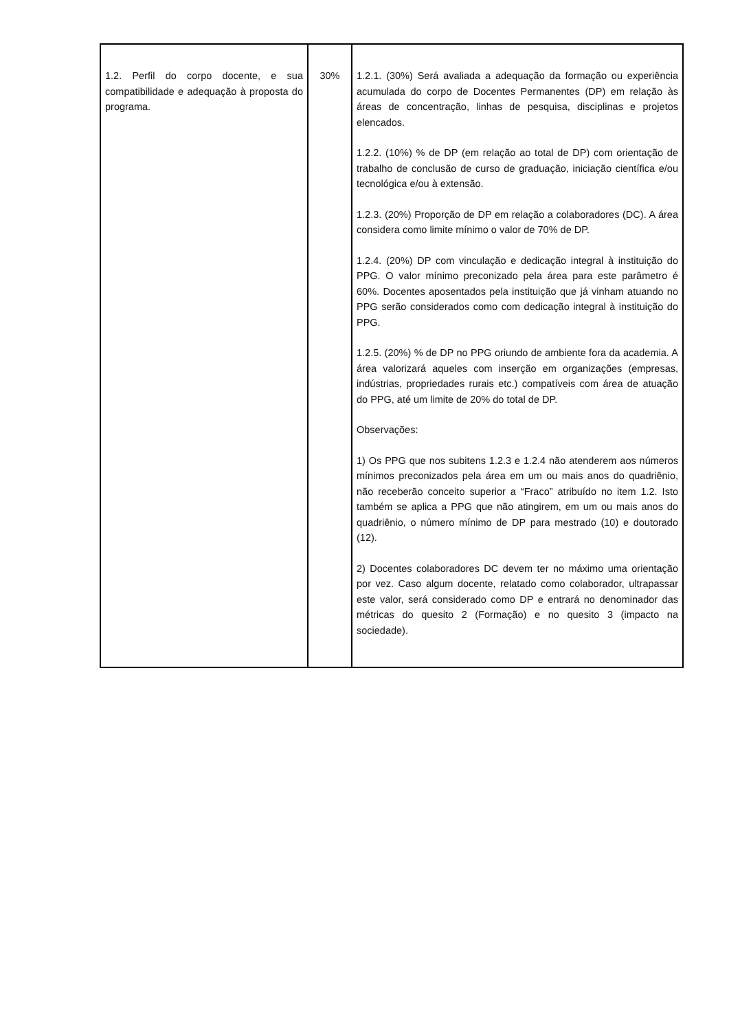| 1.2. Perfil do corpo docente, e sua compatibilidade e adequação à proposta do programa. | 30% | 1.2.1. (30%) Será avaliada a adequação da formação ou experiência acumulada do corpo de Docentes Permanentes (DP) em relação às áreas de concentração, linhas de pesquisa, disciplinas e projetos elencados. 1.2.2. (10%) % de DP (em relação ao total de DP) com orientação de trabalho de conclusão de curso de graduação, iniciação científica e/ou tecnológica e/ou à extensão. 1.2.3. (20%) Proporção de DP em relação a colaboradores (DC). A área considera como limite mínimo o valor de 70% de DP. 1.2.4. (20%) DP com vinculação e dedicação integral à instituição do PPG. O valor mínimo preconizado pela área para este parâmetro é 60%. Docentes aposentados pela instituição que já vinham atuando no PPG serão considerados como com dedicação integral à instituição do PPG. 1.2.5. (20%) % de DP no PPG oriundo de ambiente fora da academia. A área valorizará aqueles com inserção em organizações (empresas, indústrias, propriedades rurais etc.) compatíveis com área de atuação do PPG, até um limite de 20% do total de DP. Observações: 1) Os PPG que nos subitens 1.2.3 e 1.2.4 não atenderem aos números mínimos preconizados pela área em um ou mais anos do quadriênio, não receberão conceito superior a “Fraco” atribuído no item 1.2. Isto também se aplica a PPG que não atingirem, em um ou mais anos do quadriênio, o número mínimo de DP para mestrado (10) e doutorado (12). 2) Docentes colaboradores DC devem ter no máximo uma orientação por vez. Caso algum docente, relatado como colaborador, ultrapassar este valor, será considerado como DP e entrará no denominador das métricas do quesito 2 (Formação) e no quesito 3 (impacto na sociedade). |